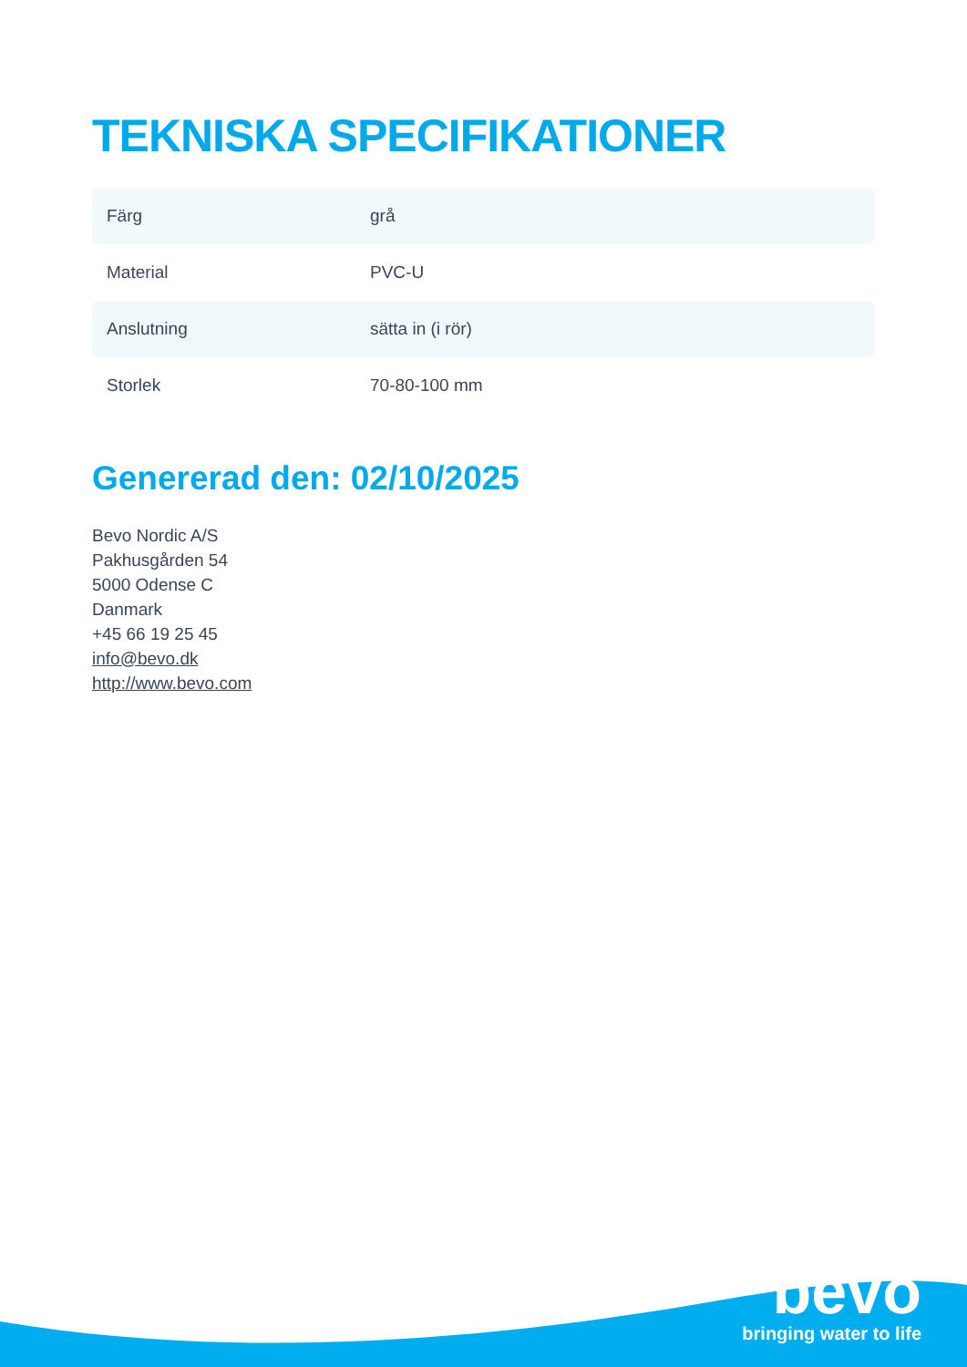TEKNISKA SPECIFIKATIONER
| Färg | grå |
| Material | PVC-U |
| Anslutning | sätta in (i rör) |
| Storlek | 70-80-100 mm |
Genererad den: 02/10/2025
Bevo Nordic A/S
Pakhusgården 54
5000 Odense C
Danmark
+45 66 19 25 45
info@bevo.dk
http://www.bevo.com
bevo
bringing water to life